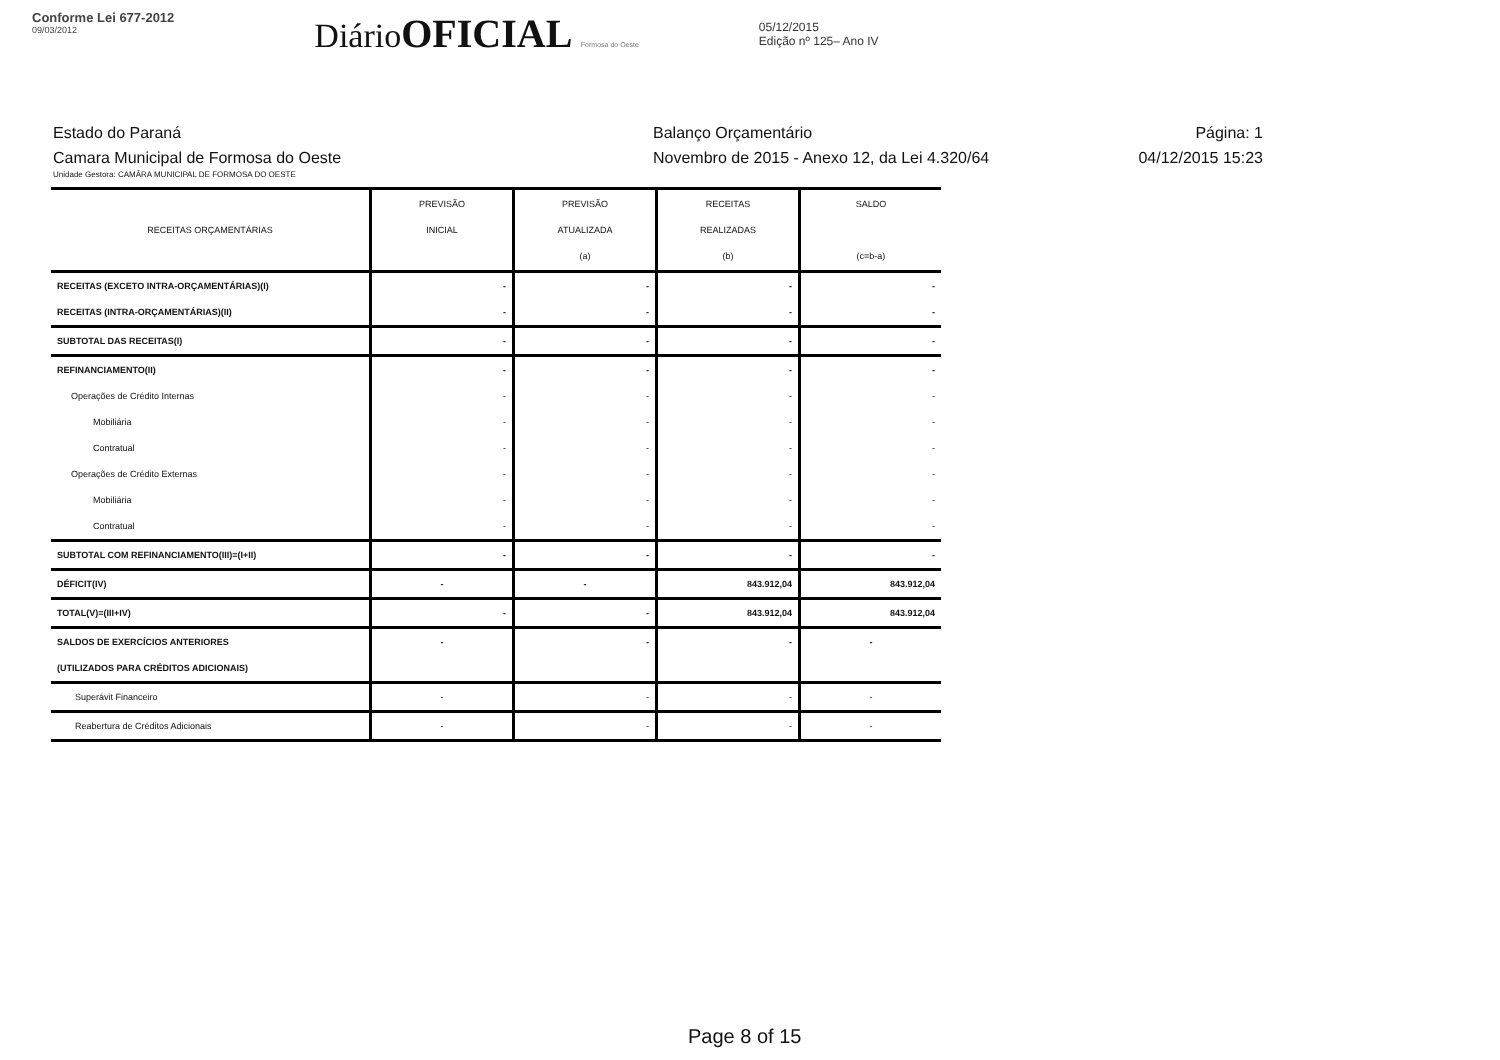Conforme Lei 677-2012
09/03/2012
DiárioOFICIAL Formosa do Oeste
05/12/2015
Edição nº 125– Ano IV
Estado do Paraná
Camara Municipal de Formosa do Oeste
Balanço Orçamentário
Novembro de 2015 - Anexo 12, da Lei 4.320/64
Página: 1
04/12/2015 15:23
Unidade Gestora: CAMÂRA MUNICIPAL DE FORMOSA DO OESTE
| RECEITAS ORÇAMENTÁRIAS | PREVISÃO INICIAL | PREVISÃO ATUALIZADA (a) | RECEITAS REALIZADAS (b) | SALDO (c=b-a) |
| --- | --- | --- | --- | --- |
| RECEITAS (EXCETO INTRA-ORÇAMENTÁRIAS)(I) | - | - | - | - |
| RECEITAS (INTRA-ORÇAMENTÁRIAS)(II) | - | - | - | - |
| SUBTOTAL DAS RECEITAS(I) | - | - | - | - |
| REFINANCIAMENTO(II) | - | - | - | - |
| Operações de Crédito Internas | - | - | - | - |
| Mobiliária | - | - | - | - |
| Contratual | - | - | - | - |
| Operações de Crédito Externas | - | - | - | - |
| Mobiliária | - | - | - | - |
| Contratual | - | - | - | - |
| SUBTOTAL COM REFINANCIAMENTO(III)=(I+II) | - | - | - | - |
| DÉFICIT(IV) | - | - | 843.912,04 | 843.912,04 |
| TOTAL(V)=(III+IV) | - | - | 843.912,04 | 843.912,04 |
| SALDOS DE EXERCÍCIOS ANTERIORES | - | - | - | - |
| (UTILIZADOS PARA CRÉDITOS ADICIONAIS) | | | | |
| Superávit Financeiro | - | - | - | - |
| Reabertura de Créditos Adicionais | - | - | - | - |
Page 8 of 15